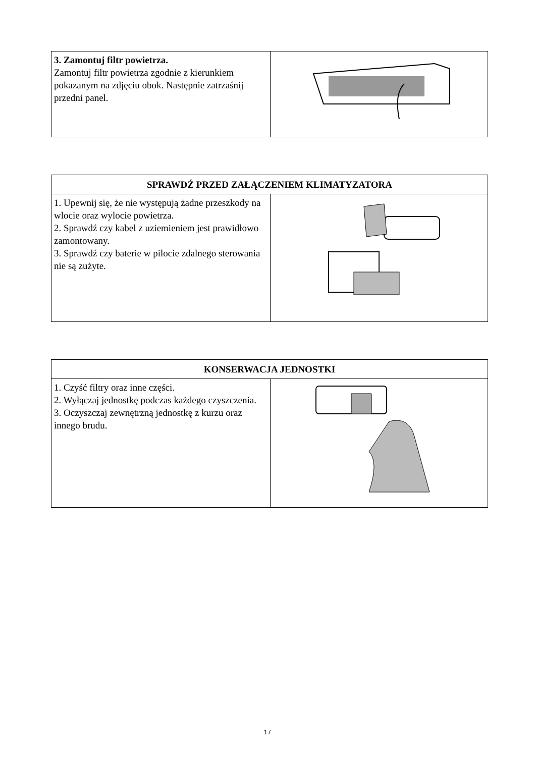| 3. Zamontuj filtr powietrza. Zamontuj filtr powietrza zgodnie z kierunkiem pokazanym na zdjęciu obok. Następnie zatrzaśnij przedni panel. | |
| SPRAWDŹ PRZED ZAŁĄCZENIEM KLIMATYZATORA | |
| --- | --- |
| 1. Upewnij się, że nie występują żadne przeszkody na wlocie oraz wylocie powietrza. 2. Sprawdź czy kabel z uziemieniem jest prawidłowo zamontowany. 3. Sprawdź czy baterie w pilocie zdalnego sterowania nie są zużyte. | |
| KONSERWACJA JEDNOSTKI | |
| --- | --- |
| 1. Czyść filtry oraz inne części. 2. Wyłączaj jednostkę podczas każdego czyszczenia. 3. Oczyszczaj zewnętrzną jednostkę z kurzu oraz innego brudu. | |
17